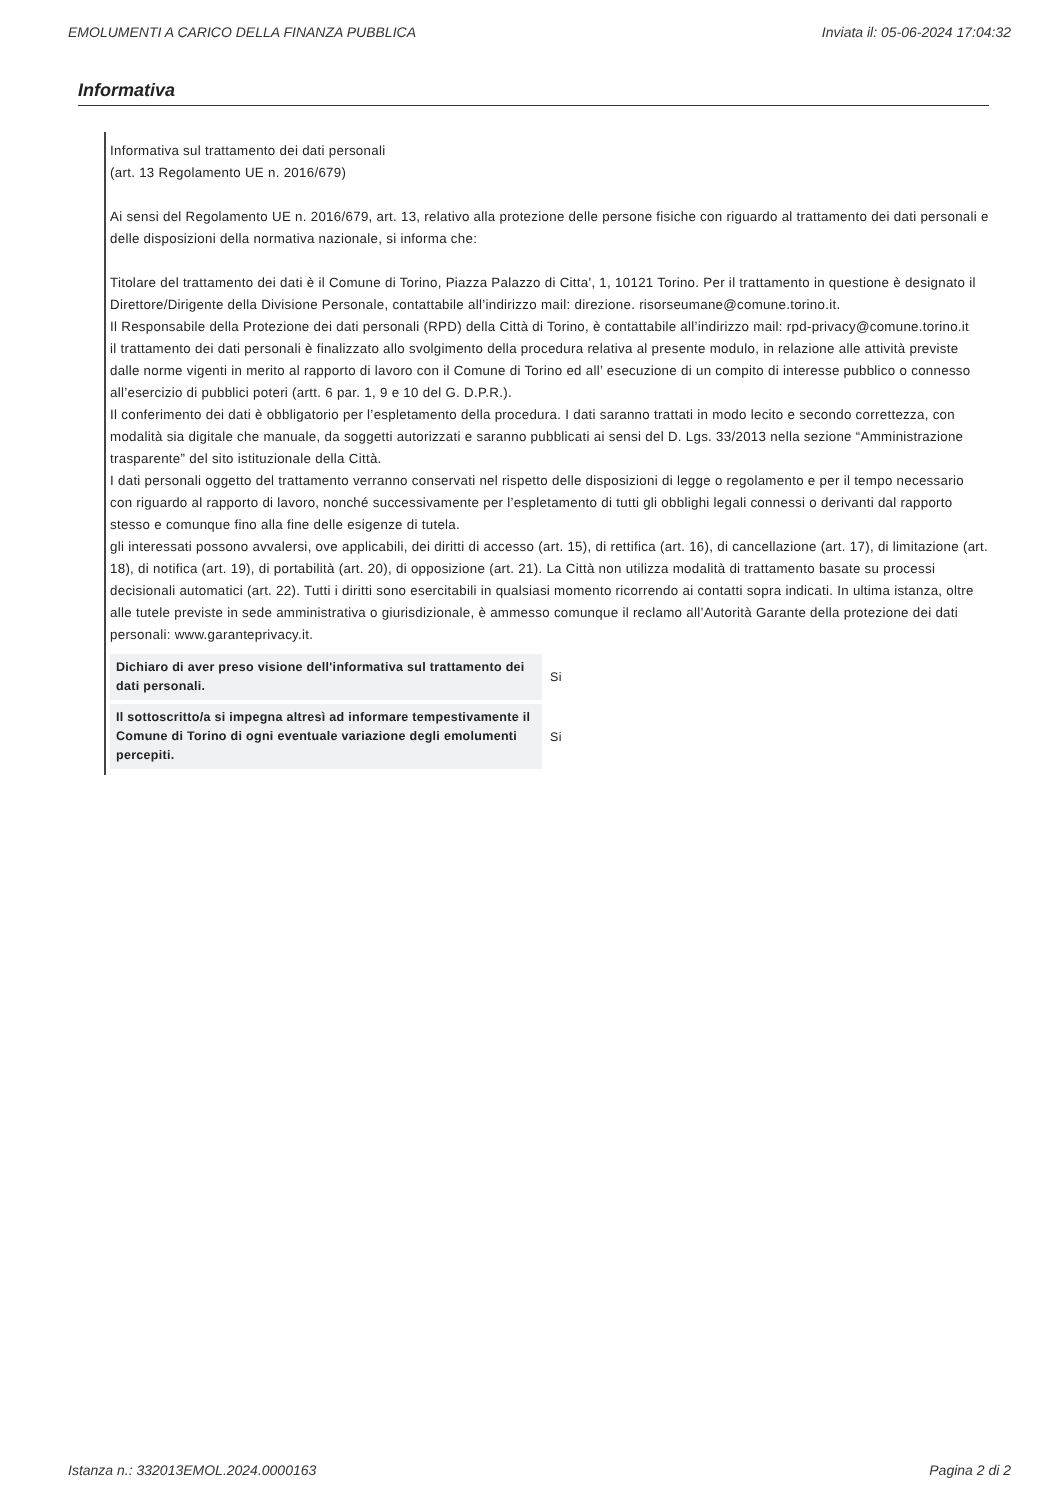EMOLUMENTI A CARICO DELLA FINANZA PUBBLICA Inviata il: 05-06-2024 17:04:32
Informativa
Informativa sul trattamento dei dati personali
(art. 13 Regolamento UE n. 2016/679)
Ai sensi del Regolamento UE n. 2016/679, art. 13, relativo alla protezione delle persone fisiche con riguardo al trattamento dei dati personali e delle disposizioni della normativa nazionale, si informa che:
Titolare del trattamento dei dati è il Comune di Torino, Piazza Palazzo di Citta', 1, 10121 Torino. Per il trattamento in questione è designato il Direttore/Dirigente della Divisione Personale, contattabile all’indirizzo mail: direzione. risorseumane@comune.torino.it.
Il Responsabile della Protezione dei dati personali (RPD) della Città di Torino, è contattabile all’indirizzo mail: rpd-privacy@comune.torino.it
il trattamento dei dati personali è finalizzato allo svolgimento della procedura relativa al presente modulo, in relazione alle attività previste dalle norme vigenti in merito al rapporto di lavoro con il Comune di Torino ed all’ esecuzione di un compito di interesse pubblico o connesso all’esercizio di pubblici poteri (artt. 6 par. 1, 9 e 10 del G. D.P.R.).
Il conferimento dei dati è obbligatorio per l’espletamento della procedura. I dati saranno trattati in modo lecito e secondo correttezza, con modalità sia digitale che manuale, da soggetti autorizzati e saranno pubblicati ai sensi del D. Lgs. 33/2013 nella sezione “Amministrazione trasparente” del sito istituzionale della Città.
I dati personali oggetto del trattamento verranno conservati nel rispetto delle disposizioni di legge o regolamento e per il tempo necessario con riguardo al rapporto di lavoro, nonché successivamente per l’espletamento di tutti gli obblighi legali connessi o derivanti dal rapporto stesso e comunque fino alla fine delle esigenze di tutela.
gli interessati possono avvalersi, ove applicabili, dei diritti di accesso (art. 15), di rettifica (art. 16), di cancellazione (art. 17), di limitazione (art. 18), di notifica (art. 19), di portabilità (art. 20), di opposizione (art. 21). La Città non utilizza modalità di trattamento basate su processi decisionali automatici (art. 22). Tutti i diritti sono esercitabili in qualsiasi momento ricorrendo ai contatti sopra indicati. In ultima istanza, oltre alle tutele previste in sede amministrativa o giurisdizionale, è ammesso comunque il reclamo all’Autorità Garante della protezione dei dati personali: www.garanteprivacy.it.
| Dichiaro di aver preso visione dell'informativa sul trattamento dei dati personali. | Si |
| Il sottoscritto/a si impegna altresì ad informare tempestivamente il Comune di Torino di ogni eventuale variazione degli emolumenti percepiti. | Si |
Istanza n.: 332013EMOL.2024.0000163 Pagina 2 di 2